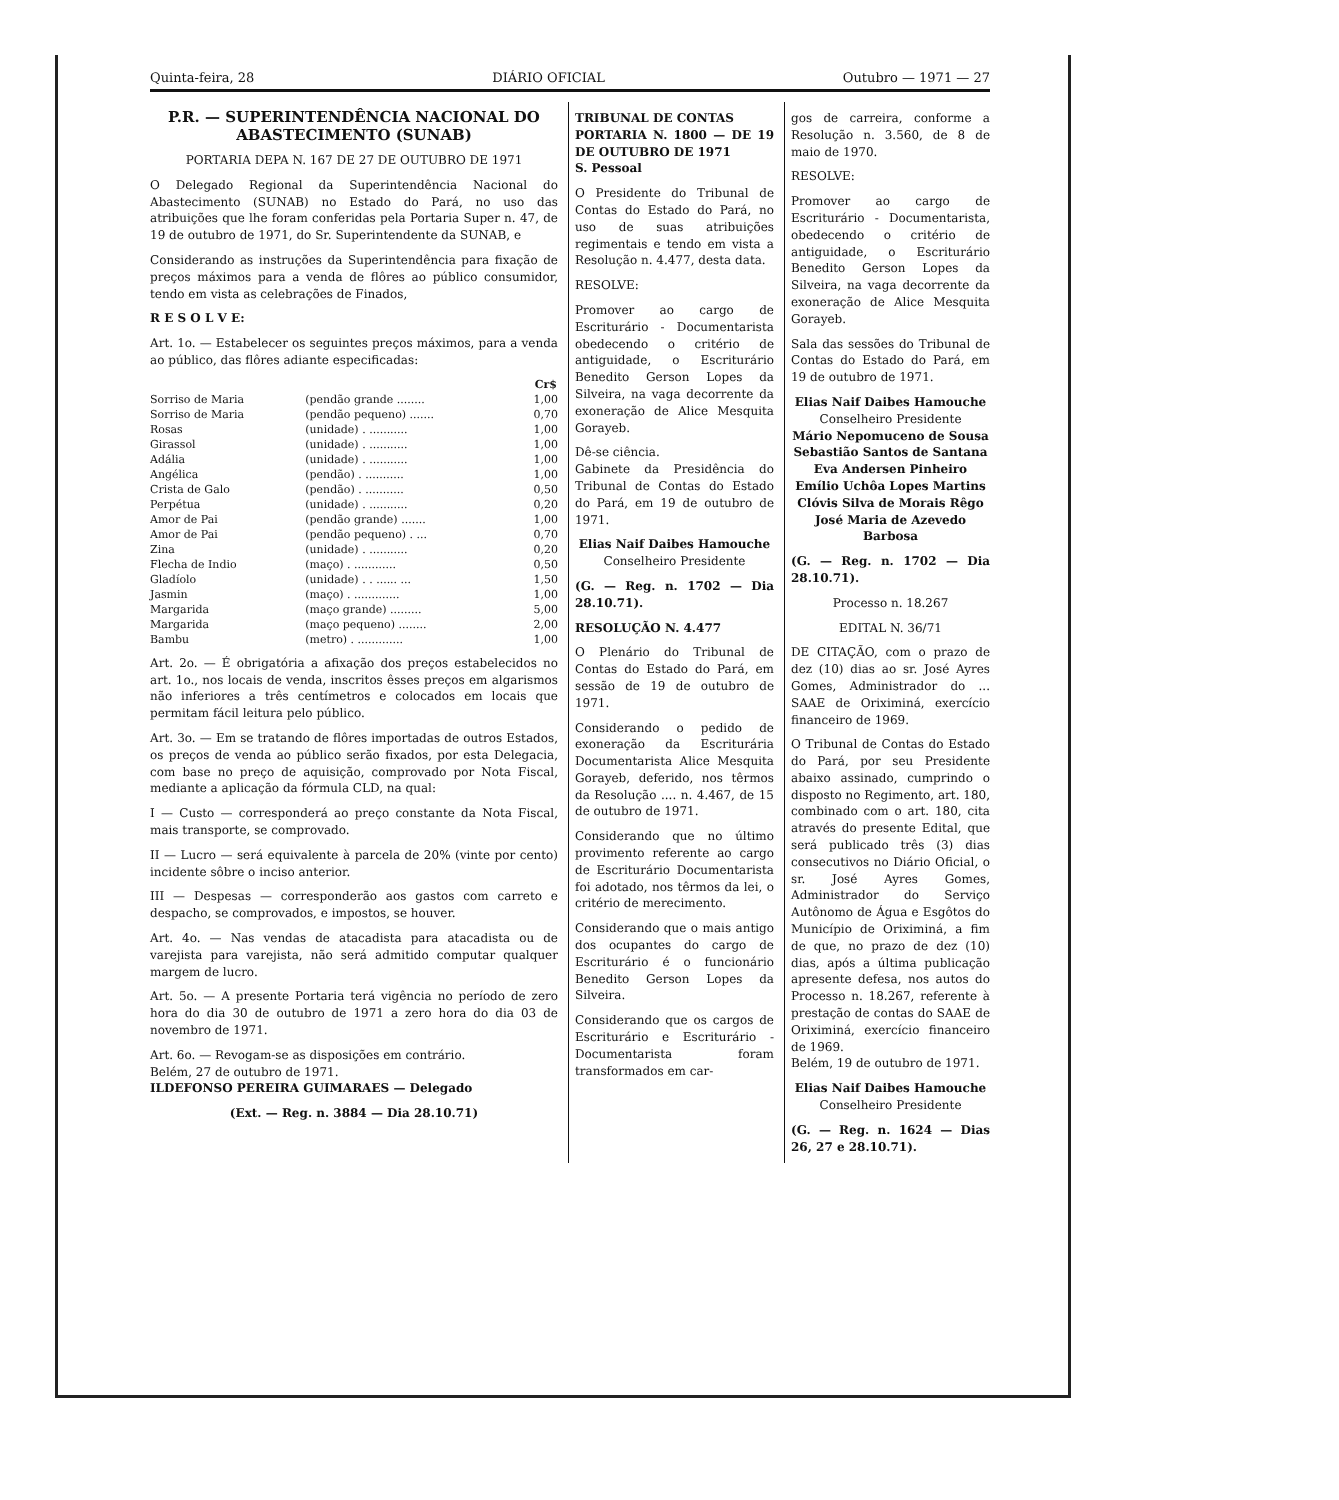Quinta-feira, 28 DIÁRIO OFICIAL Outubro — 1971 — 27
P.R. — SUPERINTENDÊNCIA NACIONAL DO ABASTECIMENTO (SUNAB)
PORTARIA DEPA N. 167 DE 27 DE OUTUBRO DE 1971
O Delegado Regional da Superintendência Nacional do Abastecimento (SUNAB) no Estado do Pará, no uso das atribuições que lhe foram conferidas pela Portaria Super n. 47, de 19 de outubro de 1971, do Sr. Superintendente da SUNAB, e
Considerando as instruções da Superintendência para fixação de preços máximos para a venda de flôres ao público consumidor, tendo em vista as celebrações de Finados,
R E S O L V E:
Art. 1o. — Estabelecer os seguintes preços máximos, para a venda ao público, das flôres adiante especificadas:
| | | Cr$ |
| --- | --- | --- |
| Sorriso de Maria | (pendão grande ........ | 1,00 |
| Sorriso de Maria | (pendão pequeno) ....... | 0,70 |
| Rosas | (unidade) . ........... | 1,00 |
| Girassol | (unidade) . ........... | 1,00 |
| Adália | (unidade) . ........... | 1,00 |
| Angélica | (pendão) . ........... | 1,00 |
| Crista de Galo | (pendão) . ........... | 0,50 |
| Perpétua | (unidade) . ........... | 0,20 |
| Amor de Pai | (pendão grande) ....... | 1,00 |
| Amor de Pai | (pendão pequeno) . ... | 0,70 |
| Zina | (unidade) . ........... | 0,20 |
| Flecha de Indio | (maço) . ............ | 0,50 |
| Gladíolo | (unidade) . . ...... ... | 1,50 |
| Jasmin | (maço) . ............. | 1,00 |
| Margarida | (maço grande) ......... | 5,00 |
| Margarida | (maço pequeno) ........ | 2,00 |
| Bambu | (metro) . ............. | 1,00 |
Art. 2o. — É obrigatória a afixação dos preços estabelecidos no art. 1o., nos locais de venda, inscritos êsses preços em algarismos não inferiores a três centímetros e colocados em locais que permitam fácil leitura pelo público.
Art. 3o. — Em se tratando de flôres importadas de outros Estados, os preços de venda ao público serão fixados, por esta Delegacia, com base no preço de aquisição, comprovado por Nota Fiscal, mediante a aplicação da fórmula CLD, na qual:
I — Custo — corresponderá ao preço constante da Nota Fiscal, mais transporte, se comprovado.
II — Lucro — será equivalente à parcela de 20% (vinte por cento) incidente sôbre o inciso anterior.
III — Despesas — corresponderão aos gastos com carreto e despacho, se comprovados, e impostos, se houver.
Art. 4o. — Nas vendas de atacadista para atacadista ou de varejista para varejista, não será admitido computar qualquer margem de lucro.
Art. 5o. — A presente Portaria terá vigência no período de zero hora do dia 30 de outubro de 1971 a zero hora do dia 03 de novembro de 1971.
Art. 6o. — Revogam-se as disposições em contrário.
Belém, 27 de outubro de 1971.
ILDEFONSO PEREIRA GUIMARAES — Delegado
(Ext. — Reg. n. 3884 — Dia 28.10.71)
TRIBUNAL DE CONTAS
PORTARIA N. 1800 — DE 19 DE OUTUBRO DE 1971
S. Pessoal
O Presidente do Tribunal de Contas do Estado do Pará, no uso de suas atribuições regimentais e tendo em vista a Resolução n. 4.477, desta data.
RESOLVE:
Promover ao cargo de Escriturário - Documentarista obedecendo o critério de antiguidade, o Escriturário Benedito Gerson Lopes da Silveira, na vaga decorrente da exoneração de Alice Mesquita Gorayeb.
Dê-se ciência.
Gabinete da Presidência do Tribunal de Contas do Estado do Pará, em 19 de outubro de 1971.
Elias Naif Daibes Hamouche
Conselheiro Presidente
(G. — Reg. n. 1702 — Dia 28.10.71).
RESOLUÇÃO N. 4.477
O Plenário do Tribunal de Contas do Estado do Pará, em sessão de 19 de outubro de 1971.
Considerando o pedido de exoneração da Escriturária Documentarista Alice Mesquita Gorayeb, deferido, nos têrmos da Resolução .... n. 4.467, de 15 de outubro de 1971.
Considerando que no último provimento referente ao cargo de Escriturário Documentarista foi adotado, nos têrmos da lei, o critério de merecimento.
Considerando que o mais antigo dos ocupantes do cargo de Escriturário é o funcionário Benedito Gerson Lopes da Silveira.
Considerando que os cargos de Escriturário e Escriturário - Documentarista foram transformados em car-
gos de carreira, conforme a Resolução n. 3.560, de 8 de maio de 1970.
RESOLVE:
Promover ao cargo de Escriturário - Documentarista, obedecendo o critério de antiguidade, o Escriturário Benedito Gerson Lopes da Silveira, na vaga decorrente da exoneração de Alice Mesquita Gorayeb.
Sala das sessões do Tribunal de Contas do Estado do Pará, em 19 de outubro de 1971.
Elias Naif Daibes Hamouche
Conselheiro Presidente
Mário Nepomuceno de Sousa
Sebastião Santos de Santana
Eva Andersen Pinheiro
Emílio Uchôa Lopes Martins
Clóvis Silva de Morais Rêgo
José Maria de Azevedo Barbosa
(G. — Reg. n. 1702 — Dia 28.10.71).
Processo n. 18.267
EDITAL N. 36/71
DE CITAÇÃO, com o prazo de dez (10) dias ao sr. José Ayres Gomes, Administrador do ... SAAE de Oriximiná, exercício financeiro de 1969.
O Tribunal de Contas do Estado do Pará, por seu Presidente abaixo assinado, cumprindo o disposto no Regimento, art. 180, combinado com o art. 180, cita através do presente Edital, que será publicado três (3) dias consecutivos no Diário Oficial, o sr. José Ayres Gomes, Administrador do Serviço Autônomo de Água e Esgôtos do Município de Oriximiná, a fim de que, no prazo de dez (10) dias, após a última publicação apresente defesa, nos autos do Processo n. 18.267, referente à prestação de contas do SAAE de Oriximiná, exercício financeiro de 1969.
Belém, 19 de outubro de 1971.
Elias Naif Daibes Hamouche
Conselheiro Presidente
(G. — Reg. n. 1624 — Dias 26, 27 e 28.10.71).